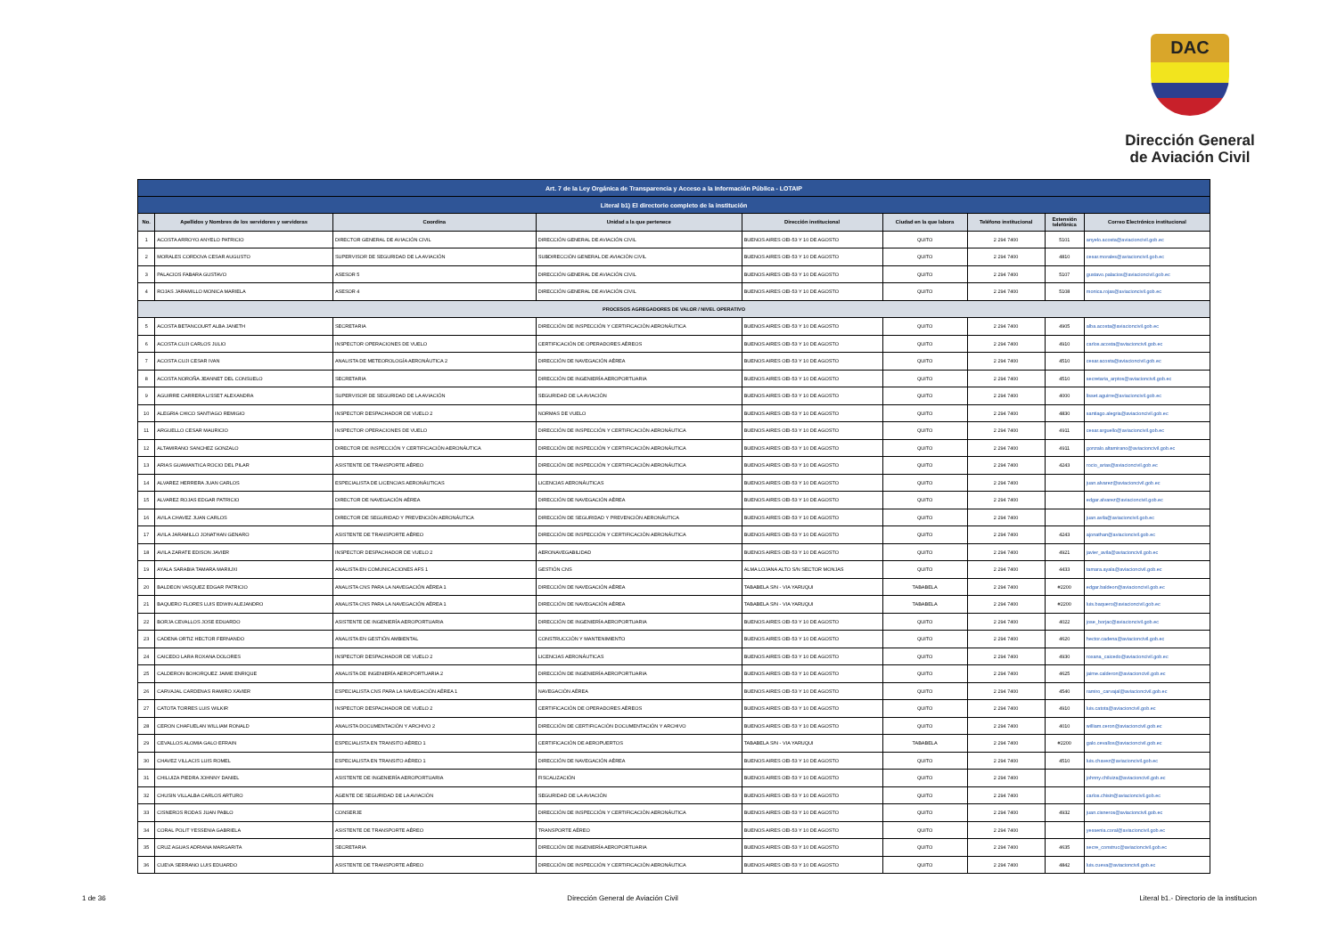DAC
Dirección General
de Aviación Civil
| Art. 7 de la Ley Orgánica de Transparencia y Acceso a la Información Pública - LOTAIP | | | | | | | | |
| Literal b1) El directorio completo de la institución | | | | | | | | |
| No. | Apellidos y Nombres de los servidores y servidoras | Coordina | Unidad a la que pertenece | Dirección institucional | Ciudad en la que labora | Teléfono institucional | Extensión telefónica | Correo Electrónico institucional |
| 1 | ACOSTA ARROYO ANYELO PATRICIO | DIRECTOR GENERAL DE AVIACIÓN CIVIL | DIRECCIÓN GENERAL DE AVIACIÓN CIVIL | BUENOS AIRES OEI-53 Y 10 DE AGOSTO | QUITO | 2 294 7400 | 5101 | anyelo.acosta@aviacioncivil.gob.ec |
| 2 | MORALES CORDOVA CESAR AUGUSTO | SUPERVISOR DE SEGURIDAD DE LA AVIACIÓN | SUBDIRECCIÓN GENERAL DE AVIACIÓN CIVIL | BUENOS AIRES OEI-53 Y 10 DE AGOSTO | QUITO | 2 294 7400 | 4810 | cesar.morales@aviacioncivil.gob.ec |
| 3 | PALACIOS FABARA GUSTAVO | ASESOR 5 | DIRECCIÓN GENERAL DE AVIACIÓN CIVIL | BUENOS AIRES OEI-53 Y 10 DE AGOSTO | QUITO | 2 294 7400 | 5107 | gustavo.palacios@aviacioncivil.gob.ec |
| 4 | ROJAS JARAMILLO MONICA MARIELA | ASESOR 4 | DIRECCIÓN GENERAL DE AVIACIÓN CIVIL | BUENOS AIRES OEI-53 Y 10 DE AGOSTO | QUITO | 2 294 7400 | 5108 | monica.rojas@aviacioncivil.gob.ec |
| PROCESOS AGREGADORES DE VALOR / NIVEL OPERATIVO | | | | | | | | |
| 5 | ACOSTA BETANCOURT ALBA JANETH | SECRETARIA | DIRECCIÓN DE INSPECCIÓN Y CERTIFICACIÓN AERONÁUTICA | BUENOS AIRES OEI-53 Y 10 DE AGOSTO | QUITO | 2 294 7400 | 4905 | alba.acosta@aviacioncivil.gob.ec |
| 6 | ACOSTA CUJI CARLOS JULIO | INSPECTOR OPERACIONES DE VUELO | CERTIFICACIÓN DE OPERADORES AÉREOS | BUENOS AIRES OEI-53 Y 10 DE AGOSTO | QUITO | 2 294 7400 | 4910 | carlos.acosta@aviacioncivil.gob.ec |
| 7 | ACOSTA CUJI CESAR IVAN | ANALISTA DE METEOROLOGÍA AERONÁUTICA 2 | DIRECCIÓN DE NAVEGACIÓN AÉREA | BUENOS AIRES OEI-53 Y 10 DE AGOSTO | QUITO | 2 294 7400 | 4510 | cesar.acosta@aviacioncivil.gob.ec |
| 8 | ACOSTA NOROÑA JEANNET DEL CONSUELO | SECRETARIA | DIRECCIÓN DE INGENIERÍA AEROPORTUARIA | BUENOS AIRES OEI-53 Y 10 DE AGOSTO | QUITO | 2 294 7400 | 4510 | secretaria_arptos@aviacioncivil.gob.ec |
| 9 | AGUIRRE CARRERA LISSET ALEXANDRA | SUPERVISOR DE SEGURIDAD DE LA AVIACIÓN | SEGURIDAD DE LA AVIACIÓN | BUENOS AIRES OEI-53 Y 10 DE AGOSTO | QUITO | 2 294 7400 | 4000 | lisset.aguirre@aviacioncivil.gob.ec |
| 10 | ALEGRIA CHICO SANTIAGO REMIGIO | INSPECTOR DESPACHADOR DE VUELO 2 | NORMAS DE VUELO | BUENOS AIRES OEI-53 Y 10 DE AGOSTO | QUITO | 2 294 7400 | 4830 | santiago.alegria@aviacioncivil.gob.ec |
| 11 | ARGUELLO CESAR MAURICIO | INSPECTOR OPERACIONES DE VUELO | DIRECCIÓN DE INSPECCIÓN Y CERTIFICACIÓN AERONÁUTICA | BUENOS AIRES OEI-53 Y 10 DE AGOSTO | QUITO | 2 294 7400 | 4911 | cesar.arguello@aviacioncivil.gob.ec |
| 12 | ALTAMIRANO SANCHEZ GONZALO | DIRECTOR DE INSPECCIÓN Y CERTIFICACIÓN AERONÁUTICA | DIRECCIÓN DE INSPECCIÓN Y CERTIFICACIÓN AERONÁUTICA | BUENOS AIRES OEI-53 Y 10 DE AGOSTO | QUITO | 2 294 7400 | 4911 | gonzalo.altamirano@aviacioncivil.gob.ec |
| 13 | ARIAS GUAMANTICA ROCIO DEL PILAR | ASISTENTE DE TRANSPORTE AÉREO | DIRECCIÓN DE INSPECCIÓN Y CERTIFICACIÓN AERONÁUTICA | BUENOS AIRES OEI-53 Y 10 DE AGOSTO | QUITO | 2 294 7400 | 4243 | rocio_arias@aviacioncivil.gob.ec |
| 14 | ALVAREZ HERRERA JUAN CARLOS | ESPECIALISTA DE LICENCIAS AERONÁUTICAS | LICENCIAS AERONÁUTICAS | BUENOS AIRES OEI-53 Y 10 DE AGOSTO | QUITO | 2 294 7400 | | juan.alvarez@aviacioncivil.gob.ec |
| 15 | ALVAREZ ROJAS EDGAR PATRICIO | DIRECTOR DE NAVEGACIÓN AÉREA | DIRECCIÓN DE NAVEGACIÓN AÉREA | BUENOS AIRES OEI-53 Y 10 DE AGOSTO | QUITO | 2 294 7400 | | edgar.alvarez@aviacioncivil.gob.ec |
| 16 | AVILA CHAVEZ JUAN CARLOS | DIRECTOR DE SEGURIDAD Y PREVENCIÓN AERONÁUTICA | DIRECCIÓN DE SEGURIDAD Y PREVENCIÓN AERONÁUTICA | BUENOS AIRES OEI-53 Y 10 DE AGOSTO | QUITO | 2 294 7400 | | juan.avila@aviacioncivil.gob.ec |
| 17 | AVILA JARAMILLO JONATHAN GENARO | ASISTENTE DE TRANSPORTE AÉREO | DIRECCIÓN DE INSPECCIÓN Y CERTIFICACIÓN AERONÁUTICA | BUENOS AIRES OEI-53 Y 10 DE AGOSTO | QUITO | 2 294 7400 | 4243 | ajonathan@aviacioncivil.gob.ec |
| 18 | AVILA ZARATE EDISON JAVIER | INSPECTOR DESPACHADOR DE VUELO 2 | AERONAVEGABILIDAD | BUENOS AIRES OEI-53 Y 10 DE AGOSTO | QUITO | 2 294 7400 | 4921 | javier_avila@aviacioncivil.gob.ec |
| 19 | AYALA SARABIA TAMARA MARIUXI | ANALISTA EN COMUNICACIONES AFS 1 | GESTIÓN CNS | ALMA LOJANA ALTO S/N SECTOR MONJAS | QUITO | 2 294 7400 | 4433 | tamara.ayala@aviacioncivil.gob.ec |
| 20 | BALDEON VASQUEZ EDGAR PATRICIO | ANALISTA CNS PARA LA NAVEGACIÓN AÉREA 1 | DIRECCIÓN DE NAVEGACIÓN AÉREA | TABABELA S/N - VIA YARUQUI | TABABELA | 2 294 7400 | #2200 | edgar.baldeon@aviacioncivil.gob.ec |
| 21 | BAQUERO FLORES LUIS EDWIN ALEJANDRO | ANALISTA CNS PARA LA NAVEGACIÓN AÉREA 1 | DIRECCIÓN DE NAVEGACIÓN AÉREA | TABABELA S/N - VIA YARUQUI | TABABELA | 2 294 7400 | #2200 | luis.baquero@aviacioncivil.gob.ec |
| 22 | BORJA CEVALLOS JOSE EDUARDO | ASISTENTE DE INGENIERÍA AEROPORTUARIA | DIRECCIÓN DE INGENIERÍA AEROPORTUARIA | BUENOS AIRES OEI-53 Y 10 DE AGOSTO | QUITO | 2 294 7400 | 4022 | jose_borjac@aviacioncivil.gob.ec |
| 23 | CADENA ORTIZ HECTOR FERNANDO | ANALISTA EN GESTIÓN AMBIENTAL | CONSTRUCCIÓN Y MANTENIMIENTO | BUENOS AIRES OEI-53 Y 10 DE AGOSTO | QUITO | 2 294 7400 | 4620 | hector.cadena@aviacioncivil.gob.ec |
| 24 | CAICEDO LARA ROXANA DOLORES | INSPECTOR DESPACHADOR DE VUELO 2 | LICENCIAS AERONÁUTICAS | BUENOS AIRES OEI-53 Y 10 DE AGOSTO | QUITO | 2 294 7400 | 4930 | roxana_caicedo@aviacioncivil.gob.ec |
| 25 | CALDERON BOHORQUEZ JAIME ENRIQUE | ANALISTA DE INGENIERÍA AEROPORTUARIA 2 | DIRECCIÓN DE INGENIERÍA AEROPORTUARIA | BUENOS AIRES OEI-53 Y 10 DE AGOSTO | QUITO | 2 294 7400 | 4625 | jaime.calderon@aviacioncivil.gob.ec |
| 26 | CARVAJAL CARDENAS RAMIRO XAVIER | ESPECIALISTA CNS PARA LA NAVEGACIÓN AÉREA 1 | NAVEGACIÓN AÉREA | BUENOS AIRES OEI-53 Y 10 DE AGOSTO | QUITO | 2 294 7400 | 4540 | ramiro_carvajal@aviacioncivil.gob.ec |
| 27 | CATOTA TORRES LUIS WILKIR | INSPECTOR DESPACHADOR DE VUELO 2 | CERTIFICACIÓN DE OPERADORES AÉREOS | BUENOS AIRES OEI-53 Y 10 DE AGOSTO | QUITO | 2 294 7400 | 4910 | luis.catota@aviacioncivil.gob.ec |
| 28 | CERON CHAFUELAN WILLIAM RONALD | ANALISTA DOCUMENTACIÓN Y ARCHIVO 2 | DIRECCIÓN DE CERTIFICACIÓN DOCUMENTACIÓN Y ARCHIVO | BUENOS AIRES OEI-53 Y 10 DE AGOSTO | QUITO | 2 294 7400 | 4010 | william.ceron@aviacioncivil.gob.ec |
| 29 | CEVALLOS ALOMIA GALO EFRAIN | ESPECIALISTA EN TRANSITO AÉREO 1 | CERTIFICACIÓN DE AEROPUERTOS | TABABELA S/N - VIA YARUQUI | TABABELA | 2 294 7400 | #2200 | galo.cevallos@aviacioncivil.gob.ec |
| 30 | CHAVEZ VILLACIS LUIS ROMEL | ESPECIALISTA EN TRANSITO AÉREO 1 | DIRECCIÓN DE NAVEGACIÓN AÉREA | BUENOS AIRES OEI-53 Y 10 DE AGOSTO | QUITO | 2 294 7400 | 4510 | luis.chavez@aviacioncivil.gob.ec |
| 31 | CHILUIZA PIEDRA JOHNNY DANIEL | ASISTENTE DE INGENIERÍA AEROPORTUARIA | FISCALIZACIÓN | BUENOS AIRES OEI-53 Y 10 DE AGOSTO | QUITO | 2 294 7400 | | johnny.chiluiza@aviacioncivil.gob.ec |
| 32 | CHUSIN VILLALBA CARLOS ARTURO | AGENTE DE SEGURIDAD DE LA AVIACIÓN | SEGURIDAD DE LA AVIACIÓN | BUENOS AIRES OEI-53 Y 10 DE AGOSTO | QUITO | 2 294 7400 | | carlos.chisin@aviacioncivil.gob.ec |
| 33 | CISNEROS RODAS JUAN PABLO | CONSERJE | DIRECCIÓN DE INSPECCIÓN Y CERTIFICACIÓN AERONÁUTICA | BUENOS AIRES OEI-53 Y 10 DE AGOSTO | QUITO | 2 294 7400 | 4932 | juan.cisneros@aviacioncivil.gob.ec |
| 34 | CORAL POLIT YESSENIA GABRIELA | ASISTENTE DE TRANSPORTE AÉREO | TRANSPORTE AÉREO | BUENOS AIRES OEI-53 Y 10 DE AGOSTO | QUITO | 2 294 7400 | | yessenia.coral@aviacioncivil.gob.ec |
| 35 | CRUZ AGUAS ADRIANA MARGARITA | SECRETARIA | DIRECCIÓN DE INGENIERÍA AEROPORTUARIA | BUENOS AIRES OEI-53 Y 10 DE AGOSTO | QUITO | 2 294 7400 | 4635 | secre_construc@aviacioncivil.gob.ec |
| 36 | CUEVA SERRANO LUIS EDUARDO | ASISTENTE DE TRANSPORTE AÉREO | DIRECCIÓN DE INSPECCIÓN Y CERTIFICACIÓN AERONÁUTICA | BUENOS AIRES OEI-53 Y 10 DE AGOSTO | QUITO | 2 294 7400 | 4842 | luis.cueva@aviacioncivil.gob.ec |
1 de 36 Dirección General de Aviación Civil Literal b1.- Directorio de la institucion